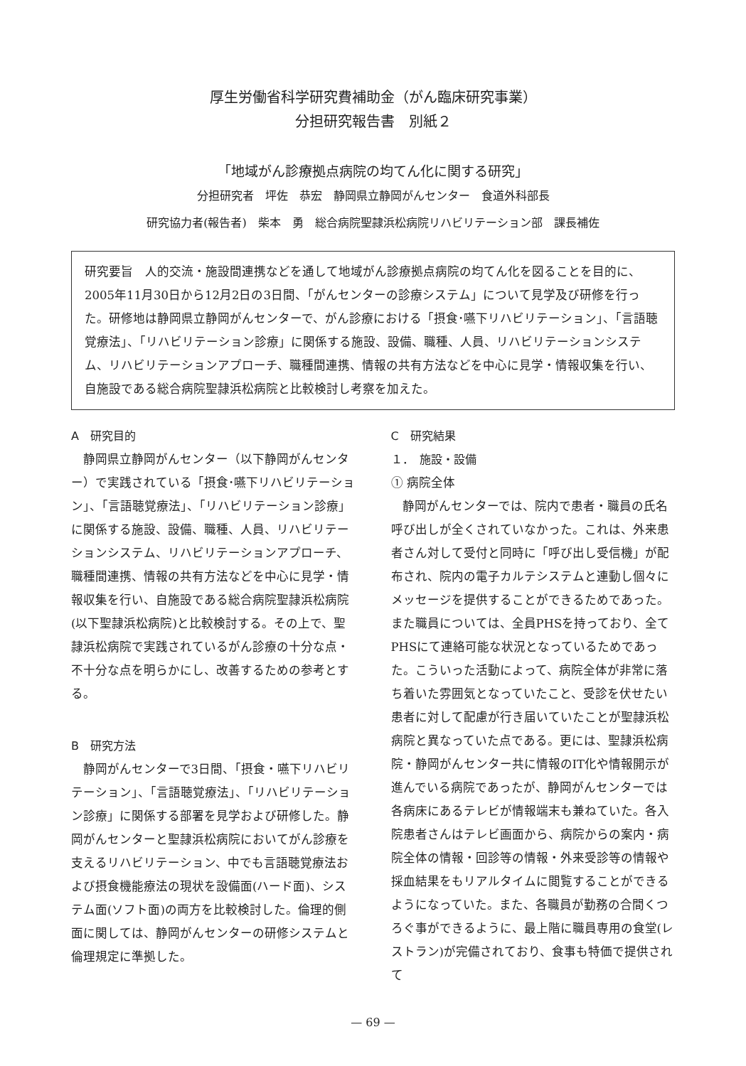厚生労働省科学研究費補助金（がん臨床研究事業）
分担研究報告書　別紙２
「地域がん診療拠点病院の均てん化に関する研究」
分担研究者　坪佐　恭宏　静岡県立静岡がんセンター　食道外科部長
研究協力者(報告者)　柴本　勇　総合病院聖隷浜松病院リハビリテーション部　課長補佐
研究要旨　人的交流・施設間連携などを通して地域がん診療拠点病院の均てん化を図ることを目的に、2005年11月30日から12月2日の3日間、「がんセンターの診療システム」について見学及び研修を行った。研修地は静岡県立静岡がんセンターで、がん診療における「摂食･嚥下リハビリテーション」、「言語聴覚療法」、「リハビリテーション診療」に関係する施設、設備、職種、人員、リハビリテーションシステム、リハビリテーションアプローチ、職種間連携、情報の共有方法などを中心に見学・情報収集を行い、自施設である総合病院聖隷浜松病院と比較検討し考察を加えた。
A　研究目的
静岡県立静岡がんセンター（以下静岡がんセンター）で実践されている「摂食･嚥下リハビリテーション」、「言語聴覚療法」、「リハビリテーション診療」に関係する施設、設備、職種、人員、リハビリテーションシステム、リハビリテーションアプローチ、職種間連携、情報の共有方法などを中心に見学・情報収集を行い、自施設である総合病院聖隷浜松病院(以下聖隷浜松病院)と比較検討する。その上で、聖隷浜松病院で実践されているがん診療の十分な点・不十分な点を明らかにし、改善するための参考とする。
B　研究方法
静岡がんセンターで3日間、「摂食・嚥下リハビリテーション」、「言語聴覚療法」、「リハビリテーション診療」に関係する部署を見学および研修した。静岡がんセンターと聖隷浜松病院においてがん診療を支えるリハビリテーション、中でも言語聴覚療法および摂食機能療法の現状を設備面(ハード面)、システム面(ソフト面)の両方を比較検討した。倫理的側面に関しては、静岡がんセンターの研修システムと倫理規定に準拠した。
C　研究結果
１．　施設・設備
① 病院全体
静岡がんセンターでは、院内で患者・職員の氏名呼び出しが全くされていなかった。これは、外来患者さん対して受付と同時に「呼び出し受信機」が配布され、院内の電子カルテシステムと連動し個々にメッセージを提供することができるためであった。また職員については、全員PHSを持っており、全てPHSにて連絡可能な状況となっているためであった。こういった活動によって、病院全体が非常に落ち着いた雰囲気となっていたこと、受診を伏せたい患者に対して配慮が行き届いていたことが聖隷浜松病院と異なっていた点である。更には、聖隷浜松病院・静岡がんセンター共に情報のIT化や情報開示が進んでいる病院であったが、静岡がんセンターでは各病床にあるテレビが情報端末も兼ねていた。各入院患者さんはテレビ画面から、病院からの案内・病院全体の情報・回診等の情報・外来受診等の情報や採血結果をもリアルタイムに閲覧することができるようになっていた。また、各職員が勤務の合間くつろぐ事ができるように、最上階に職員専用の食堂(レストラン)が完備されており、食事も特価で提供されて
— 69 —